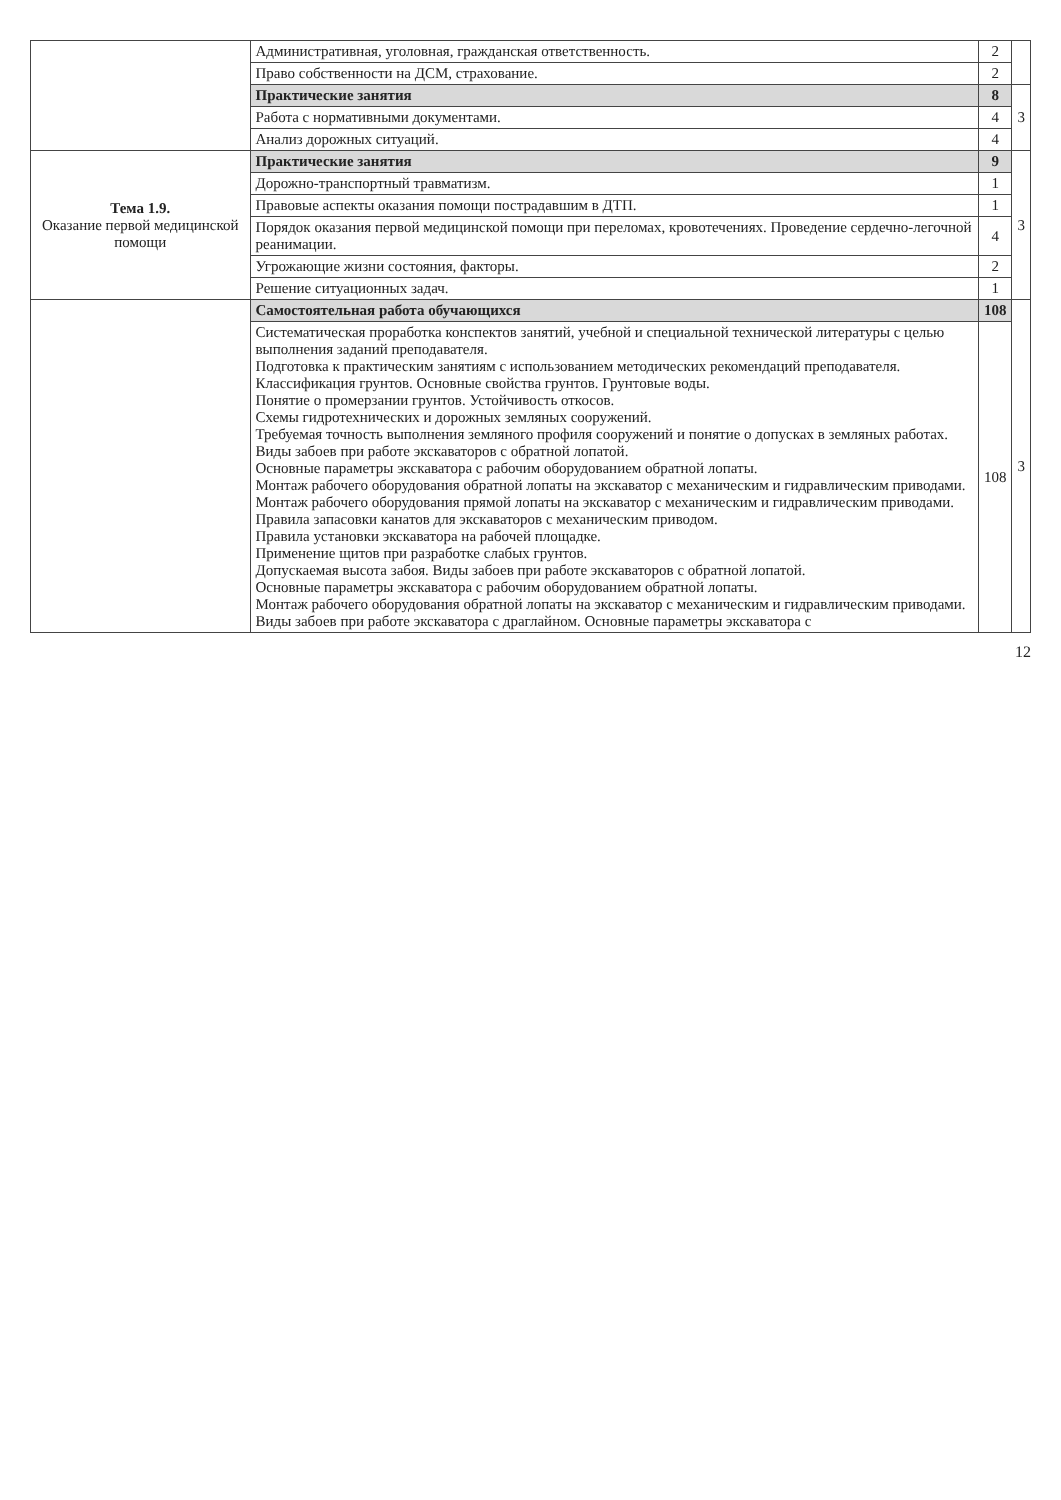| | Административная, уголовная, гражданская ответственность. | 2 | |
| | Право собственности на ДСМ, страхование. | 2 | |
| | Практические занятия | 8 | 3 |
| | Работа с нормативными документами. | 4 | |
| | Анализ дорожных ситуаций. | 4 | |
| Тема 1.9. Оказание первой медицинской помощи | Практические занятия | 9 | 3 |
| | Дорожно-транспортный травматизм. | 1 | |
| | Правовые аспекты оказания помощи пострадавшим в ДТП. | 1 | |
| | Порядок оказания первой медицинской помощи при переломах, кровотечениях. Проведение сердечно-легочной реанимации. | 4 | |
| | Угрожающие жизни состояния, факторы. | 2 | |
| | Решение ситуационных задач. | 1 | |
| | Самостоятельная работа обучающихся | 108 | 3 |
| | Систематическая проработка конспектов занятий, учебной и специальной технической литературы с целью выполнения заданий преподавателя. Подготовка к практическим занятиям с использованием методических рекомендаций преподавателя. Классификация грунтов. Основные свойства грунтов. Грунтовые воды. Понятие о промерзании грунтов. Устойчивость откосов. Схемы гидротехнических и дорожных земляных сооружений. Требуемая точность выполнения земляного профиля сооружений и понятие о допусках в земляных работах. Виды забоев при работе экскаваторов с обратной лопатой. Основные параметры экскаватора с рабочим оборудованием обратной лопаты. Монтаж рабочего оборудования обратной лопаты на экскаватор с механическим и гидравлическим приводами. Монтаж рабочего оборудования прямой лопаты на экскаватор с механическим и гидравлическим приводами. Правила запасовки канатов для экскаваторов с механическим приводом. Правила установки экскаватора на рабочей площадке. Применение щитов при разработке слабых грунтов. Допускаемая высота забоя. Виды забоев при работе экскаваторов с обратной лопатой. Основные параметры экскаватора с рабочим оборудованием обратной лопаты. Монтаж рабочего оборудования обратной лопаты на экскаватор с механическим и гидравлическим приводами. Виды забоев при работе экскаватора с драглайном. Основные параметры экскаватора с | 108 | |
12